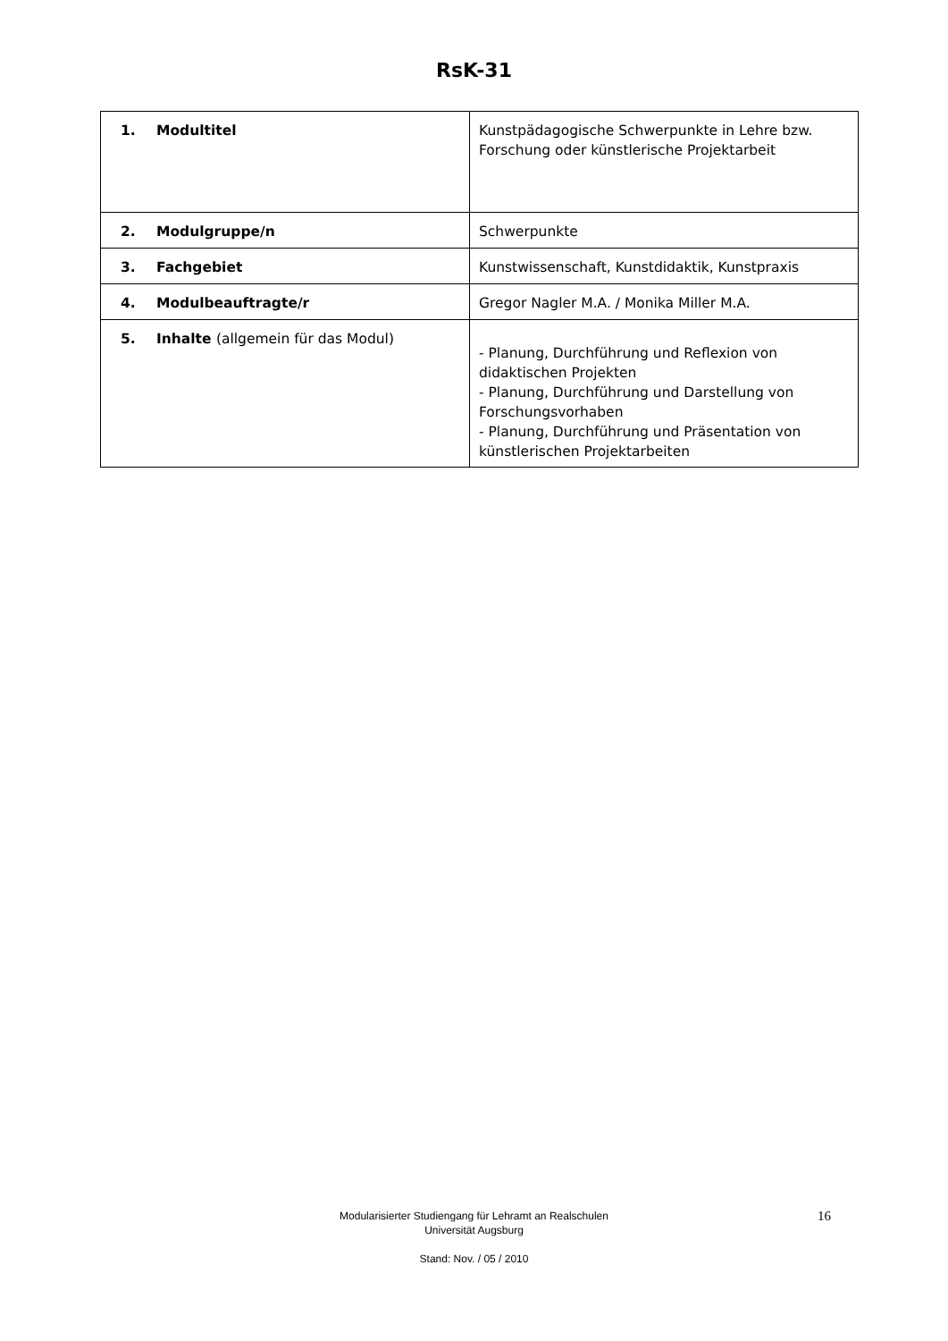RsK-31
| 1. Modultitel | Kunstpädagogische Schwerpunkte in Lehre bzw. Forschung oder künstlerische Projektarbeit |
| 2. Modulgruppe/n | Schwerpunkte |
| 3. Fachgebiet | Kunstwissenschaft, Kunstdidaktik, Kunstpraxis |
| 4. Modulbeauftragte/r | Gregor Nagler M.A. / Monika Miller M.A. |
| 5. Inhalte (allgemein für das Modul) | - Planung, Durchführung und Reflexion von didaktischen Projekten - Planung, Durchführung und Darstellung von Forschungsvorhaben - Planung, Durchführung und Präsentation von künstlerischen Projektarbeiten |
Modularisierter Studiengang für Lehramt an Realschulen
Universität Augsburg
Stand: Nov. / 05 / 2010
16